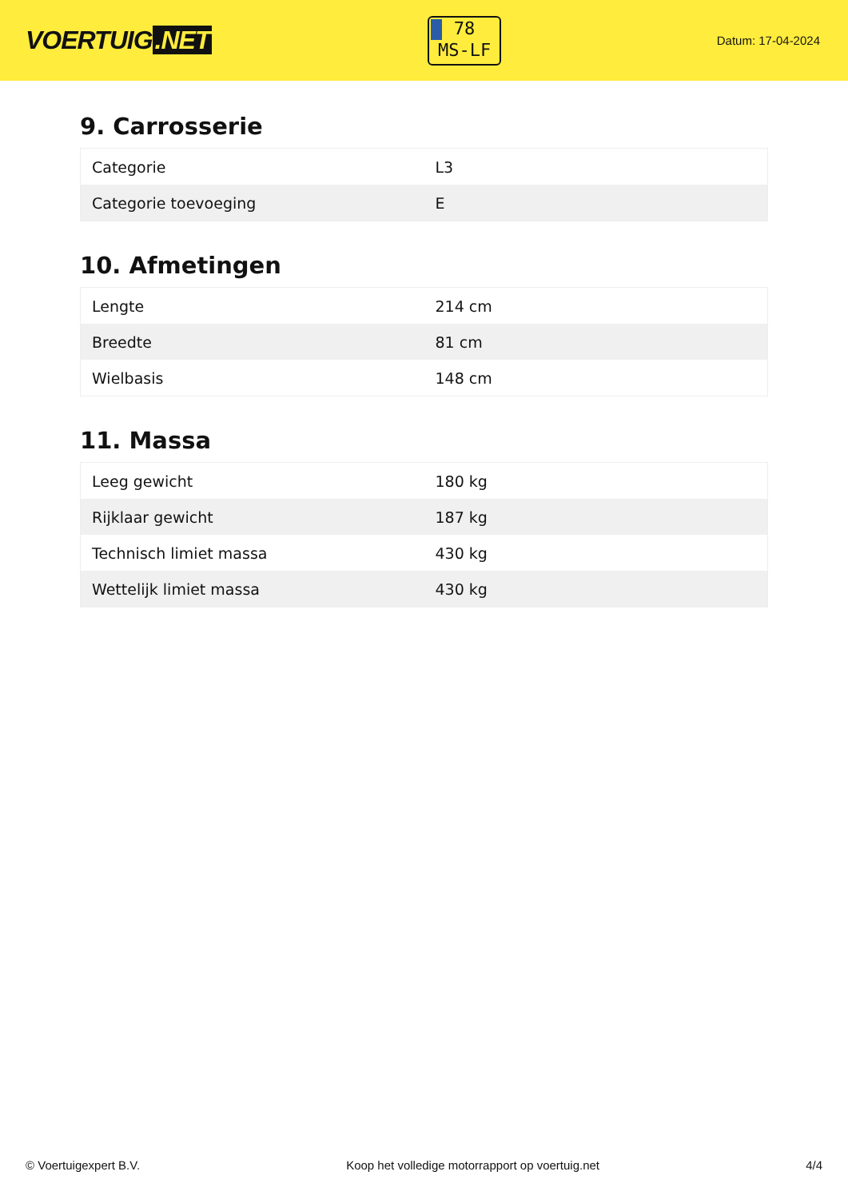VOERTUIG.NET
78
MS-LF
Datum: 17-04-2024
9. Carrosserie
| Categorie | L3 |
| Categorie toevoeging | E |
10. Afmetingen
| Lengte | 214 cm |
| Breedte | 81 cm |
| Wielbasis | 148 cm |
11. Massa
| Leeg gewicht | 180 kg |
| Rijklaar gewicht | 187 kg |
| Technisch limiet massa | 430 kg |
| Wettelijk limiet massa | 430 kg |
© Voertuigexpert B.V. Koop het volledige motorrapport op voertuig.net 4/4